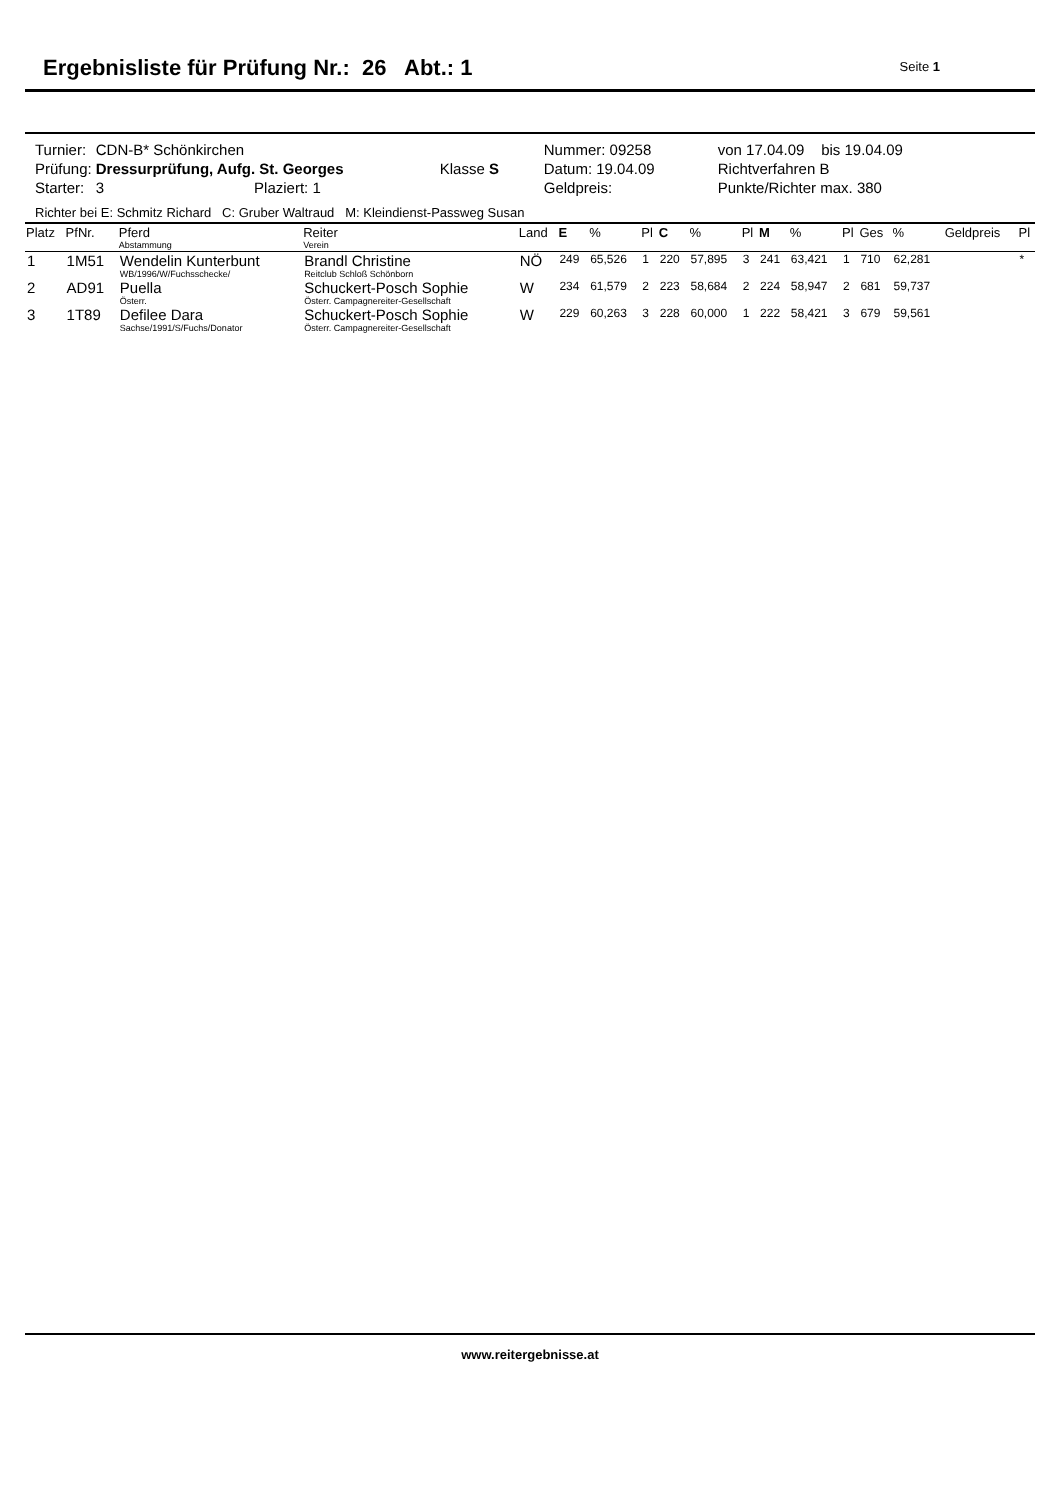Ergebnisliste für Prüfung Nr.: 26 Abt.: 1
Seite 1
| Turnier: | CDN-B* Schönkirchen | | Nummer: 09258 | von 17.04.09 bis 19.04.09 |
| Prüfung: | Dressurprüfung, Aufg. St. Georges | Klasse S | Datum: 19.04.09 | Richtverfahren B |
| Starter: | 3 Plaziert: 1 | | Geldpreis: | Punkte/Richter max. 380 |
Richter bei E: Schmitz Richard C: Gruber Waltraud M: Kleindienst-Passweg Susan
| Platz | PfNr. | Pferd Abstammung | Reiter Verein | Land | E | % | Pl | C | % | Pl | M | % | Pl | Ges | % | Geldpreis | Pl |
| --- | --- | --- | --- | --- | --- | --- | --- | --- | --- | --- | --- | --- | --- | --- | --- | --- | --- |
| 1 | 1M51 | Wendelin Kunterbunt WB/1996/W/Fuchsschecke/ | Brandl Christine Reitclub Schloß Schönborn | NÖ | 249 | 65,526 | 1 | 220 | 57,895 | 3 | 241 | 63,421 | 1 | 710 | 62,281 | | * |
| 2 | AD91 | Puella Österr. | Schuckert-Posch Sophie Österr. Campagnereiter-Gesellschaft | W | 234 | 61,579 | 2 | 223 | 58,684 | 2 | 224 | 58,947 | 2 | 681 | 59,737 | | |
| 3 | 1T89 | Defilee Dara Sachse/1991/S/Fuchs/Donator | Schuckert-Posch Sophie Österr. Campagnereiter-Gesellschaft | W | 229 | 60,263 | 3 | 228 | 60,000 | 1 | 222 | 58,421 | 3 | 679 | 59,561 | | |
www.reitergebnisse.at